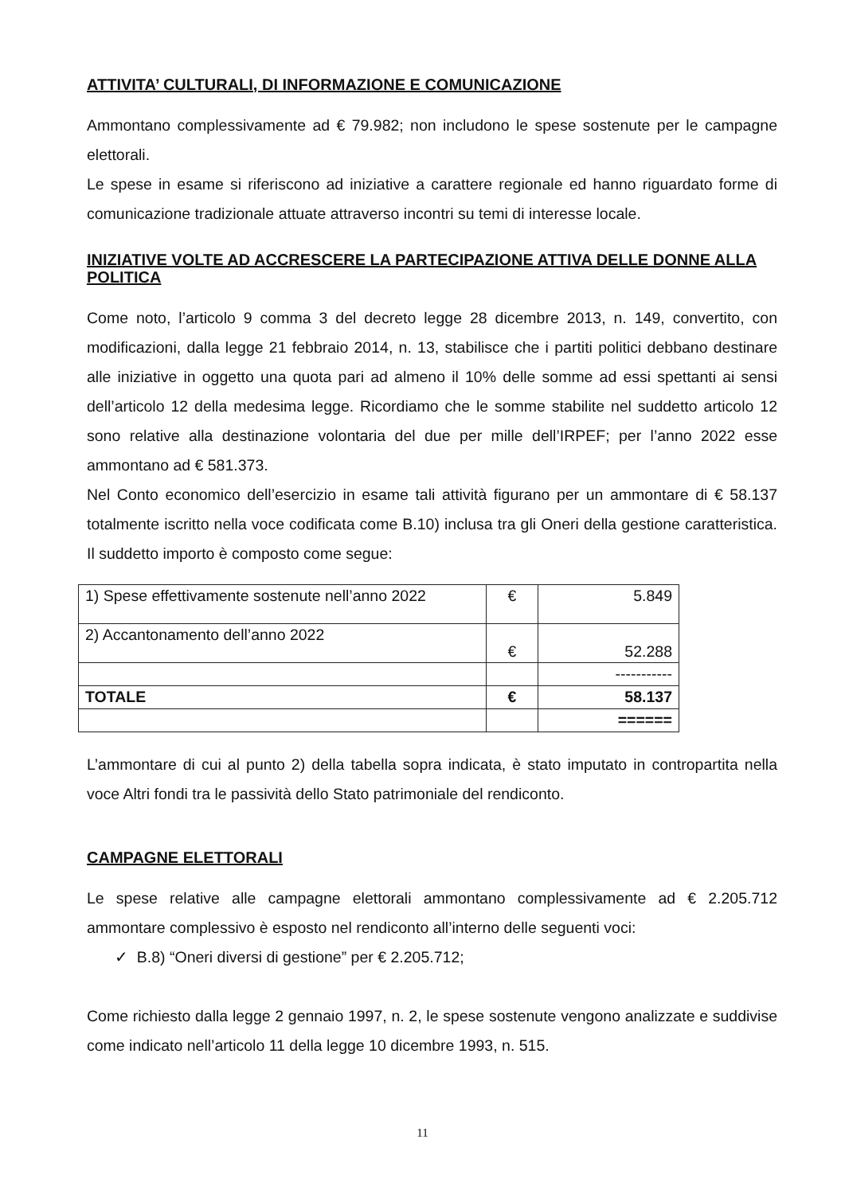ATTIVITA’ CULTURALI, DI INFORMAZIONE E COMUNICAZIONE
Ammontano complessivamente ad € 79.982; non includono le spese sostenute per le campagne elettorali.
Le spese in esame si riferiscono ad iniziative a carattere regionale ed hanno riguardato forme di comunicazione tradizionale attuate attraverso incontri su temi di interesse locale.
INIZIATIVE VOLTE AD ACCRESCERE LA PARTECIPAZIONE ATTIVA DELLE DONNE ALLA POLITICA
Come noto, l’articolo 9 comma 3 del decreto legge 28 dicembre 2013, n. 149, convertito, con modificazioni, dalla legge 21 febbraio 2014, n. 13, stabilisce che i partiti politici debbano destinare alle iniziative in oggetto una quota pari ad almeno il 10% delle somme ad essi spettanti ai sensi dell’articolo 12 della medesima legge. Ricordiamo che le somme stabilite nel suddetto articolo 12 sono relative alla destinazione volontaria del due per mille dell’IRPEF; per l’anno 2022 esse ammontano ad € 581.373.
Nel Conto economico dell’esercizio in esame tali attività figurano per un ammontare di € 58.137 totalmente iscritto nella voce codificata come B.10) inclusa tra gli Oneri della gestione caratteristica. Il suddetto importo è composto come segue:
| 1) Spese effettivamente sostenute nell’anno 2022 | € | 5.849 |
| 2) Accantonamento dell’anno 2022 | € | 52.288 |
| | | ----------- |
| TOTALE | € | 58.137 |
| | | ====== |
L’ammontare di cui al punto 2) della tabella sopra indicata, è stato imputato in contropartita nella voce Altri fondi tra le passività dello Stato patrimoniale del rendiconto.
CAMPAGNE ELETTORALI
Le spese relative alle campagne elettorali ammontano complessivamente ad € 2.205.712 ammontare complessivo è esposto nel rendiconto all’interno delle seguenti voci:
✓ B.8) “Oneri diversi di gestione” per € 2.205.712;
Come richiesto dalla legge 2 gennaio 1997, n. 2, le spese sostenute vengono analizzate e suddivise come indicato nell’articolo 11 della legge 10 dicembre 1993, n. 515.
11